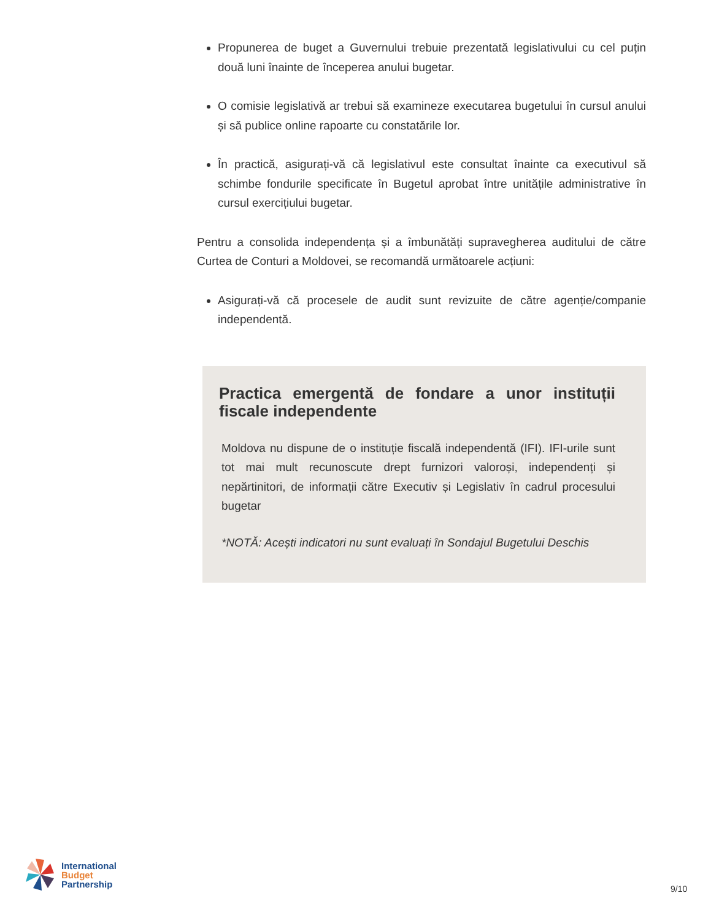Propunerea de buget a Guvernului trebuie prezentată legislativului cu cel puțin două luni înainte de începerea anului bugetar.
O comisie legislativă ar trebui să examineze executarea bugetului în cursul anului și să publice online rapoarte cu constatările lor.
În practică, asigurați-vă că legislativul este consultat înainte ca executivul să schimbe fondurile specificate în Bugetul aprobat între unitățile administrative în cursul exercițiului bugetar.
Pentru a consolida independența și a îmbunătăți supravegherea auditului de către Curtea de Conturi a Moldovei, se recomandă următoarele acțiuni:
Asigurați-vă că procesele de audit sunt revizuite de către agenție/companie independentă.
Practica emergentă de fondare a unor instituții fiscale independente
Moldova nu dispune de o instituție fiscală independentă (IFI). IFI-urile sunt tot mai mult recunoscute drept furnizori valoroși, independenți și nepărtinitori, de informații către Executiv și Legislativ în cadrul procesului bugetar
*NOTĂ: Acești indicatori nu sunt evaluați în Sondajul Bugetului Deschis
International
Budget
Partnership
9/10